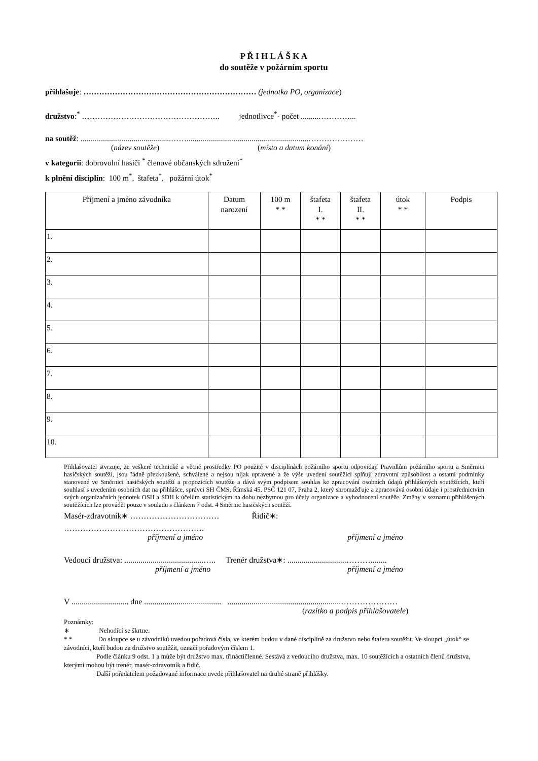P Ř I H L Á Š K A
do soutěže v požárním sportu
přihlašuje: ………………………………………………………… (jednotka PO, organizace)
družstvo:<sup>*</sup> …………………………………………….. jednotlivce<sup>*</sup>- počet .........…………...
na soutěž: ..............................................……..............................................................…………………
(název soutěže) (místo a datum konání)
v kategorii: dobrovolní hasiči <sup>*</sup> členové občanských sdružení<sup>*</sup>
k plnění disciplín: 100 m<sup>*</sup>, štafeta<sup>*</sup>, požární útok<sup>*</sup>
| Příjmení a jméno závodníka | Datum narození | 100 m * * | štafeta I. * * | štafeta II. * * | útok * * | Podpis |
| --- | --- | --- | --- | --- | --- | --- |
| 1. | | | | | | |
| 2. | | | | | | |
| 3. | | | | | | |
| 4. | | | | | | |
| 5. | | | | | | |
| 6. | | | | | | |
| 7. | | | | | | |
| 8. | | | | | | |
| 9. | | | | | | |
| 10. | | | | | | |
Přihlašovatel stvrzuje, že veškeré technické a věcné prostředky PO použité v disciplínách požárního sportu odpovídají Pravidlům požárního sportu a Směrnici hasičských soutěží, jsou řádně přezkoušené, schválené a nejsou nijak upravené a že výše uvedení soutěžící splňují zdravotní způsobilost a ostatní podmínky stanovené ve Směrnici hasičských soutěží a propozicích soutěže a dává svým podpisem souhlas ke zpracování osobních údajů přihlášených soutěžících, kteří souhlasí s uvedením osobních dat na přihlášce, správci SH ČMS, Římská 45, PSČ 121 07, Praha 2, který shromažďuje a zpracovává osobní údaje i prostřednictvím svých organizačních jednotek OSH a SDH k účelům statistickým na dobu nezbytnou pro účely organizace a vyhodnocení soutěže. Změny v seznamu přihlášených soutěžících lze provádět pouze v souladu s článkem 7 odst. 4 Směrnic hasičských soutěží.
Masér-zdravotník∗ …………………………… Řidič∗:
…………………………………………….
příjmení a jméno příjmení a jméno
Vedoucí družstva: .......................................….. Trenér družstva∗: .............................………........
příjmení a jméno příjmení a jméno
V ............................ dne ...................................... ........................................................…………………
(razítko a podpis přihlašovatele)
Poznámky:
∗ Nehodící se škrtne.
* * Do sloupce se u závodníků uvedou pořadová čísla, ve kterém budou v dané disciplíně za družstvo nebo štafetu soutěžit. Ve sloupci „útok“ se závodníci, kteří budou za družstvo soutěžit, označí pořadovým číslem 1.
Podle článku 9 odst. 1 a může být družstvo max. třináctičlenné. Sestává z vedoucího družstva, max. 10 soutěžících a ostatních členů družstva, kterými mohou být trenér, masér-zdravotník a řidič.
Další pořadatelem požadované informace uvede přihlašovatel na druhé straně přihlášky.